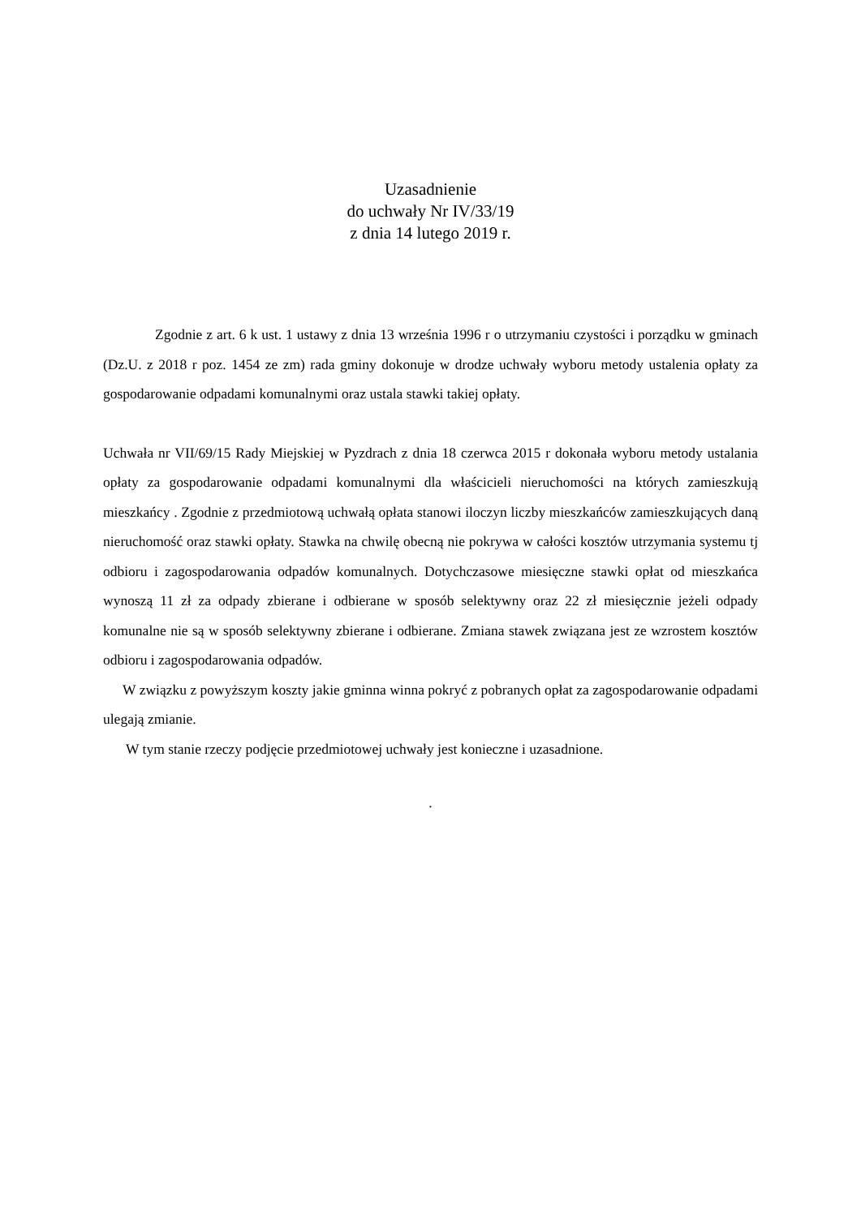Uzasadnienie
do uchwały Nr IV/33/19
z dnia 14 lutego 2019 r.
Zgodnie z art. 6 k ust. 1 ustawy z dnia 13 września 1996 r o utrzymaniu czystości i porządku w gminach (Dz.U. z 2018 r poz. 1454 ze zm) rada gminy dokonuje w drodze uchwały wyboru metody ustalenia opłaty za gospodarowanie odpadami komunalnymi oraz ustala stawki takiej opłaty.
Uchwała nr VII/69/15 Rady Miejskiej w Pyzdrach z dnia 18 czerwca 2015 r dokonała wyboru metody ustalania opłaty za gospodarowanie odpadami komunalnymi dla właścicieli nieruchomości na których zamieszkują mieszkańcy . Zgodnie z przedmiotową uchwałą opłata stanowi iloczyn liczby mieszkańców zamieszkujących daną nieruchomość oraz stawki opłaty. Stawka na chwilę obecną nie pokrywa w całości kosztów utrzymania systemu tj odbioru i zagospodarowania odpadów komunalnych. Dotychczasowe miesięczne stawki opłat od mieszkańca wynoszą 11 zł za odpady zbierane i odbierane w sposób selektywny oraz 22 zł miesięcznie jeżeli odpady komunalne nie są w sposób selektywny zbierane i odbierane. Zmiana stawek związana jest ze wzrostem kosztów odbioru i zagospodarowania odpadów.
W związku z powyższym koszty jakie gminna winna pokryć z pobranych opłat za zagospodarowanie odpadami ulegają zmianie.
W tym stanie rzeczy podjęcie przedmiotowej uchwały jest konieczne i uzasadnione.
.